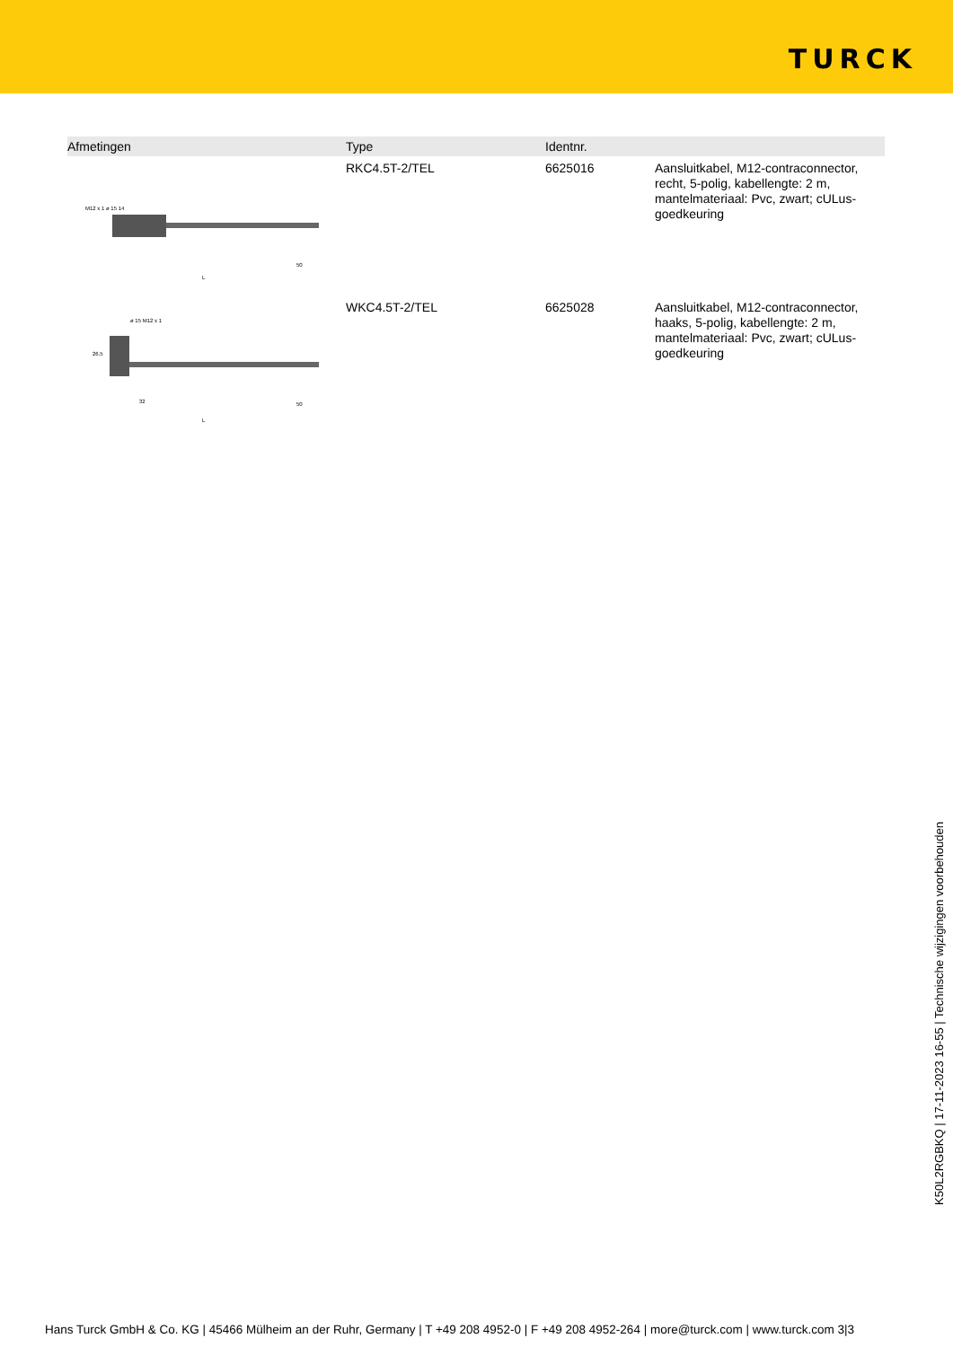TURCK
| Afmetingen | Type | Identnr. | |
| --- | --- | --- | --- |
| M12 x 1 ø 15 14 L 50 | RKC4.5T-2/TEL | 6625016 | Aansluitkabel, M12-contraconnector, recht, 5-polig, kabellengte: 2 m, mantelmateriaal: Pvc, zwart; cULus-goedkeuring |
| ø 15 M12 x 1 26.5 32 50 L | WKC4.5T-2/TEL | 6625028 | Aansluitkabel, M12-contraconnector, haaks, 5-polig, kabellengte: 2 m, mantelmateriaal: Pvc, zwart; cULus-goedkeuring |
K50L2RGBKQ | 17-11-2023 16-55 | Technische wijzigingen voorbehouden
Hans Turck GmbH & Co. KG | 45466 Mülheim an der Ruhr, Germany | T +49 208 4952-0 | F +49 208 4952-264 | more@turck.com | www.turck.com 3|3